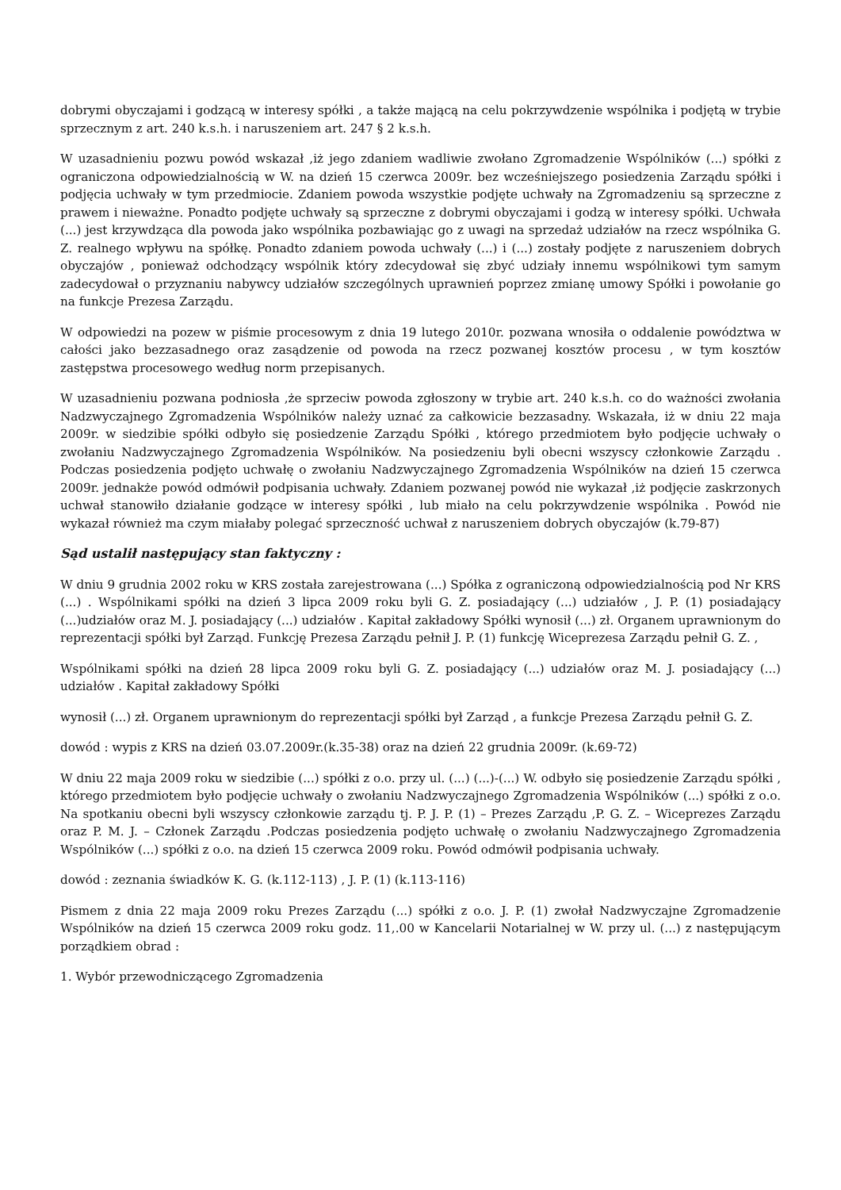dobrymi obyczajami i godzącą w interesy spółki , a także mającą na celu pokrzywdzenie wspólnika i podjętą w trybie sprzecznym z art. 240 k.s.h. i naruszeniem art. 247 § 2 k.s.h.
W uzasadnieniu pozwu powód wskazał ,iż jego zdaniem wadliwie zwołano Zgromadzenie Wspólników (...) spółki z ograniczona odpowiedzialnością w W. na dzień 15 czerwca 2009r. bez wcześniejszego posiedzenia Zarządu spółki i podjęcia uchwały w tym przedmiocie. Zdaniem powoda wszystkie podjęte uchwały na Zgromadzeniu są sprzeczne z prawem i nieważne. Ponadto podjęte uchwały są sprzeczne z dobrymi obyczajami i godzą w interesy spółki. Uchwała (...) jest krzywdząca dla powoda jako wspólnika pozbawiając go z uwagi na sprzedaż udziałów na rzecz wspólnika G. Z. realnego wpływu na spółkę. Ponadto zdaniem powoda uchwały (...) i (...) zostały podjęte z naruszeniem dobrych obyczajów , ponieważ odchodzący wspólnik który zdecydował się zbyć udziały innemu wspólnikowi tym samym zadecydował o przyznaniu nabywcy udziałów szczególnych uprawnień poprzez zmianę umowy Spółki i powołanie go na funkcje Prezesa Zarządu.
W odpowiedzi na pozew w piśmie procesowym z dnia 19 lutego 2010r. pozwana wnosiła o oddalenie powództwa w całości jako bezzasadnego oraz zasądzenie od powoda na rzecz pozwanej kosztów procesu , w tym kosztów zastępstwa procesowego według norm przepisanych.
W uzasadnieniu pozwana podniosła ,że sprzeciw powoda zgłoszony w trybie art. 240 k.s.h. co do ważności zwołania Nadzwyczajnego Zgromadzenia Wspólników należy uznać za całkowicie bezzasadny. Wskazała, iż w dniu 22 maja 2009r. w siedzibie spółki odbyło się posiedzenie Zarządu Spółki , którego przedmiotem było podjęcie uchwały o zwołaniu Nadzwyczajnego Zgromadzenia Wspólników. Na posiedzeniu byli obecni wszyscy członkowie Zarządu . Podczas posiedzenia podjęto uchwałę o zwołaniu Nadzwyczajnego Zgromadzenia Wspólników na dzień 15 czerwca 2009r. jednakże powód odmówił podpisania uchwały. Zdaniem pozwanej powód nie wykazał ,iż podjęcie zaskrzonych uchwał stanowiło działanie godzące w interesy spółki , lub miało na celu pokrzywdzenie wspólnika . Powód nie wykazał również ma czym miałaby polegać sprzeczność uchwał z naruszeniem dobrych obyczajów (k.79-87)
Sąd ustalił następujący stan faktyczny :
W dniu 9 grudnia 2002 roku w KRS została zarejestrowana (...) Spółka z ograniczoną odpowiedzialnością pod Nr KRS (...) . Wspólnikami spółki na dzień 3 lipca 2009 roku byli G. Z. posiadający (...) udziałów , J. P. (1) posiadający (...)udziałów oraz M. J. posiadający (...) udziałów . Kapitał zakładowy Spółki wynosił (...) zł. Organem uprawnionym do reprezentacji spółki był Zarząd. Funkcję Prezesa Zarządu pełnił J. P. (1) funkcję Wiceprezesa Zarządu pełnił G. Z. ,
Wspólnikami spółki na dzień 28 lipca 2009 roku byli G. Z. posiadający (...) udziałów oraz M. J. posiadający (...) udziałów . Kapitał zakładowy Spółki
wynosił (...) zł. Organem uprawnionym do reprezentacji spółki był Zarząd , a funkcje Prezesa Zarządu pełnił G. Z.
dowód : wypis z KRS na dzień 03.07.2009r.(k.35-38) oraz na dzień 22 grudnia 2009r. (k.69-72)
W dniu 22 maja 2009 roku w siedzibie (...) spółki z o.o. przy ul. (...) (...)-(...) W. odbyło się posiedzenie Zarządu spółki , którego przedmiotem było podjęcie uchwały o zwołaniu Nadzwyczajnego Zgromadzenia Wspólników (...) spółki z o.o. Na spotkaniu obecni byli wszyscy członkowie zarządu tj. P. J. P. (1) – Prezes Zarządu ,P. G. Z. – Wiceprezes Zarządu oraz P. M. J. – Członek Zarządu .Podczas posiedzenia podjęto uchwałę o zwołaniu Nadzwyczajnego Zgromadzenia Wspólników (...) spółki z o.o. na dzień 15 czerwca 2009 roku. Powód odmówił podpisania uchwały.
dowód : zeznania świadków K. G. (k.112-113) , J. P. (1) (k.113-116)
Pismem z dnia 22 maja 2009 roku Prezes Zarządu (...) spółki z o.o. J. P. (1) zwołał Nadzwyczajne Zgromadzenie Wspólników na dzień 15 czerwca 2009 roku godz. 11,.00 w Kancelarii Notarialnej w W. przy ul. (...) z następującym porządkiem obrad :
1. Wybór przewodniczącego Zgromadzenia